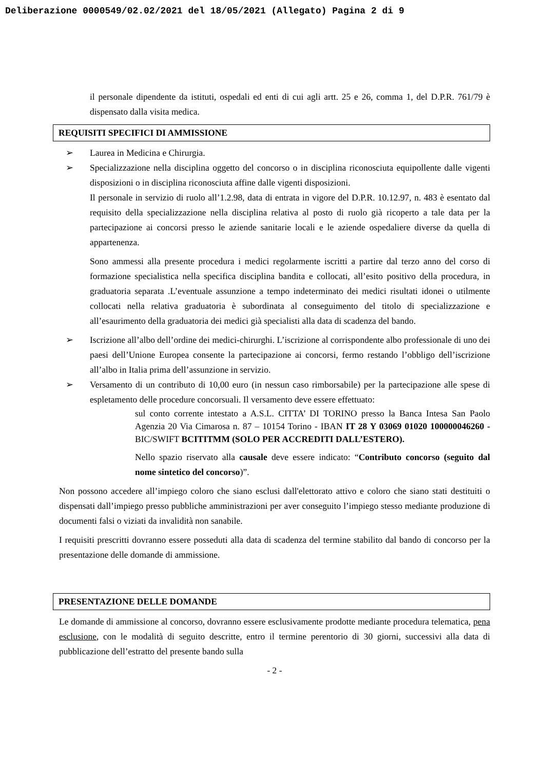Deliberazione 0000549/02.02/2021 del 18/05/2021 (Allegato) Pagina 2 di 9
il personale dipendente da istituti, ospedali ed enti di cui agli artt. 25 e 26, comma 1, del D.P.R. 761/79 è dispensato dalla visita medica.
REQUISITI SPECIFICI DI AMMISSIONE
➢ Laurea in Medicina e Chirurgia.
➢ Specializzazione nella disciplina oggetto del concorso o in disciplina riconosciuta equipollente dalle vigenti disposizioni o in disciplina riconosciuta affine dalle vigenti disposizioni.
Il personale in servizio di ruolo all’1.2.98, data di entrata in vigore del D.P.R. 10.12.97, n. 483 è esentato dal requisito della specializzazione nella disciplina relativa al posto di ruolo già ricoperto a tale data per la partecipazione ai concorsi presso le aziende sanitarie locali e le aziende ospedaliere diverse da quella di appartenenza.
Sono ammessi alla presente procedura i medici regolarmente iscritti a partire dal terzo anno del corso di formazione specialistica nella specifica disciplina bandita e collocati, all’esito positivo della procedura, in graduatoria separata .L’eventuale assunzione a tempo indeterminato dei medici risultati idonei o utilmente collocati nella relativa graduatoria è subordinata al conseguimento del titolo di specializzazione e all’esaurimento della graduatoria dei medici già specialisti alla data di scadenza del bando.
➢ Iscrizione all’albo dell’ordine dei medici-chirurghi. L’iscrizione al corrispondente albo professionale di uno dei paesi dell’Unione Europea consente la partecipazione ai concorsi, fermo restando l’obbligo dell’iscrizione all’albo in Italia prima dell’assunzione in servizio.
➢ Versamento di un contributo di 10,00 euro (in nessun caso rimborsabile) per la partecipazione alle spese di espletamento delle procedure concorsuali. Il versamento deve essere effettuato:
sul conto corrente intestato a A.S.L. CITTA’ DI TORINO presso la Banca Intesa San Paolo Agenzia 20 Via Cimarosa n. 87 – 10154 Torino - IBAN IT 28 Y 03069 01020 100000046260 - BIC/SWIFT BCITITMM (SOLO PER ACCREDITI DALL’ESTERO).
Nello spazio riservato alla causale deve essere indicato: “Contributo concorso (seguito dal nome sintetico del concorso)”.
Non possono accedere all’impiego coloro che siano esclusi dall'elettorato attivo e coloro che siano stati destituiti o dispensati dall’impiego presso pubbliche amministrazioni per aver conseguito l’impiego stesso mediante produzione di documenti falsi o viziati da invalidità non sanabile.
I requisiti prescritti dovranno essere posseduti alla data di scadenza del termine stabilito dal bando di concorso per la presentazione delle domande di ammissione.
PRESENTAZIONE DELLE DOMANDE
Le domande di ammissione al concorso, dovranno essere esclusivamente prodotte mediante procedura telematica, pena esclusione, con le modalità di seguito descritte, entro il termine perentorio di 30 giorni, successivi alla data di pubblicazione dell’estratto del presente bando sulla
- 2 -